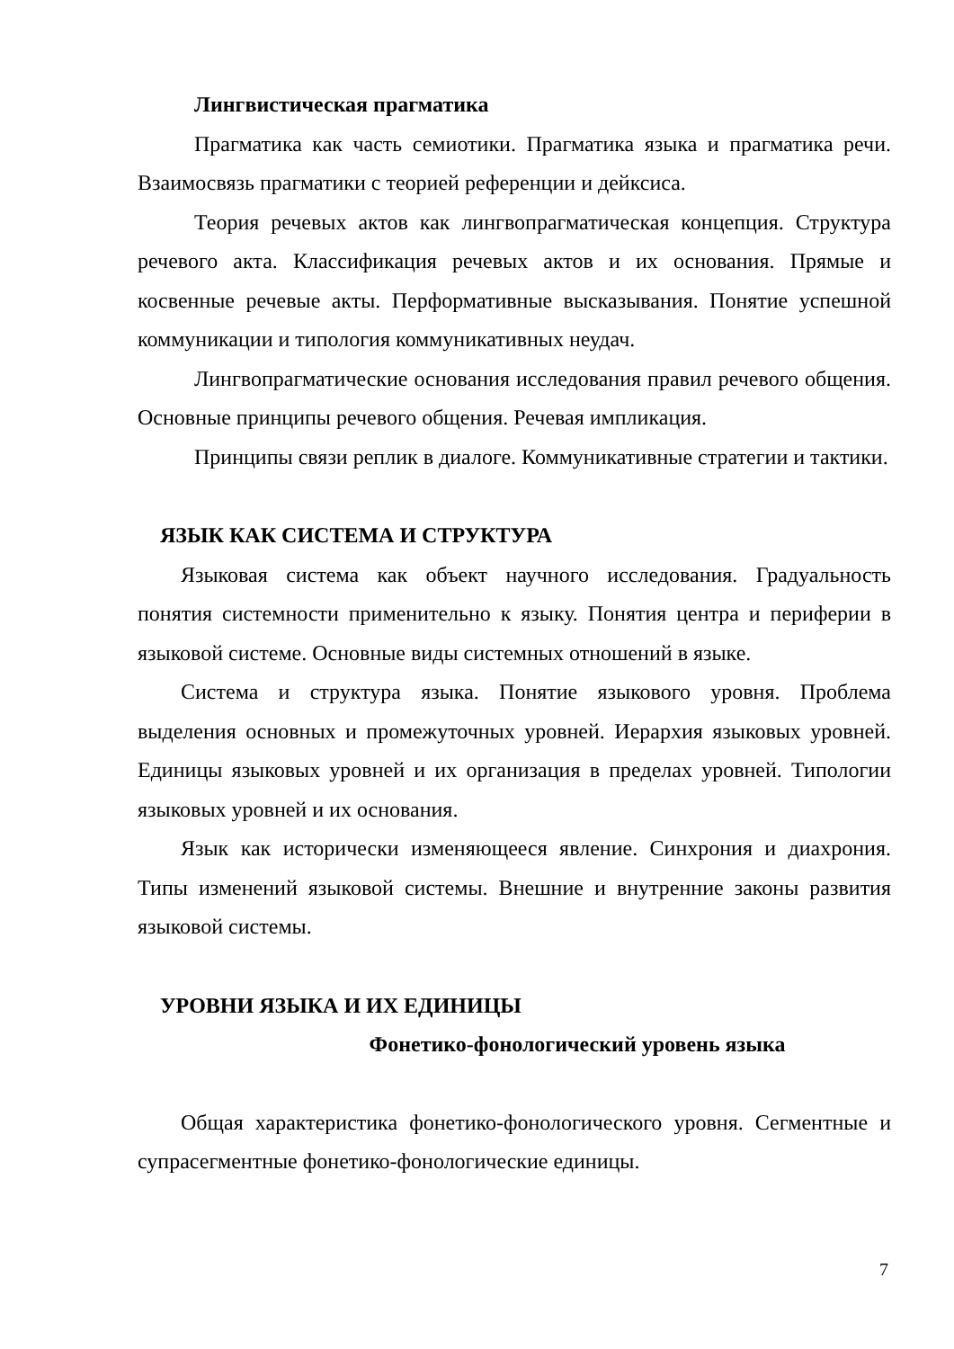Лингвистическая прагматика
Прагматика как часть семиотики. Прагматика языка и прагматика речи. Взаимосвязь прагматики с теорией референции и дейксиса.
Теория речевых актов как лингвопрагматическая концепция. Структура речевого акта. Классификация речевых актов и их основания. Прямые и косвенные речевые акты. Перформативные высказывания. Понятие успешной коммуникации и типология коммуникативных неудач.
Лингвопрагматические основания исследования правил речевого общения. Основные принципы речевого общения. Речевая импликация.
Принципы связи реплик в диалоге. Коммуникативные стратегии и тактики.
ЯЗЫК КАК СИСТЕМА И СТРУКТУРА
Языковая система как объект научного исследования. Градуальность понятия системности применительно к языку. Понятия центра и периферии в языковой системе. Основные виды системных отношений в языке.
Система и структура языка. Понятие языкового уровня. Проблема выделения основных и промежуточных уровней. Иерархия языковых уровней. Единицы языковых уровней и их организация в пределах уровней. Типологии языковых уровней и их основания.
Язык как исторически изменяющееся явление. Синхрония и диахрония. Типы изменений языковой системы. Внешние и внутренние законы развития языковой системы.
УРОВНИ ЯЗЫКА И ИХ ЕДИНИЦЫ
Фонетико-фонологический уровень языка
Общая характеристика фонетико-фонологического уровня. Сегментные и супрасегментные фонетико-фонологические единицы.
7